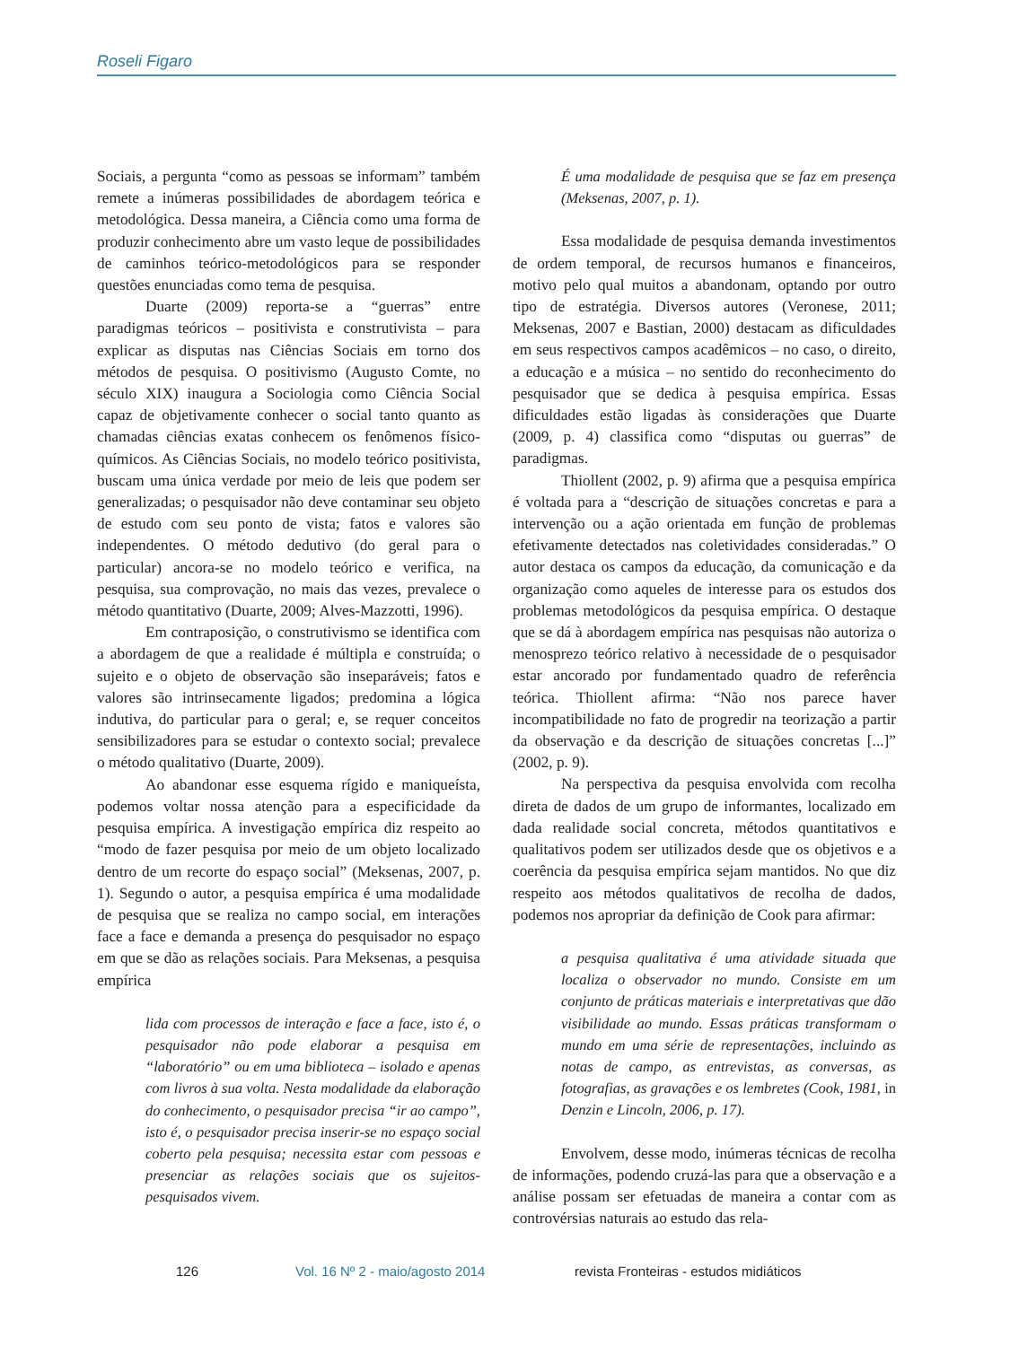Roseli Figaro
Sociais, a pergunta “como as pessoas se informam” também remete a inúmeras possibilidades de abordagem teórica e metodológica. Dessa maneira, a Ciência como uma forma de produzir conhecimento abre um vasto leque de possibilidades de caminhos teórico-metodológicos para se responder questões enunciadas como tema de pesquisa.
Duarte (2009) reporta-se a “guerras” entre paradigmas teóricos – positivista e construtivista – para explicar as disputas nas Ciências Sociais em torno dos métodos de pesquisa. O positivismo (Augusto Comte, no século XIX) inaugura a Sociologia como Ciência Social capaz de objetivamente conhecer o social tanto quanto as chamadas ciências exatas conhecem os fenômenos físico-químicos. As Ciências Sociais, no modelo teórico positivista, buscam uma única verdade por meio de leis que podem ser generalizadas; o pesquisador não deve contaminar seu objeto de estudo com seu ponto de vista; fatos e valores são independentes. O método dedutivo (do geral para o particular) ancora-se no modelo teórico e verifica, na pesquisa, sua comprovação, no mais das vezes, prevalece o método quantitativo (Duarte, 2009; Alves-Mazzotti, 1996).
Em contraposição, o construtivismo se identifica com a abordagem de que a realidade é múltipla e construída; o sujeito e o objeto de observação são inseparáveis; fatos e valores são intrinsecamente ligados; predomina a lógica indutiva, do particular para o geral; e, se requer conceitos sensibilizadores para se estudar o contexto social; prevalece o método qualitativo (Duarte, 2009).
Ao abandonar esse esquema rígido e maniqueísta, podemos voltar nossa atenção para a especificidade da pesquisa empírica. A investigação empírica diz respeito ao “modo de fazer pesquisa por meio de um objeto localizado dentro de um recorte do espaço social” (Meksenas, 2007, p. 1). Segundo o autor, a pesquisa empírica é uma modalidade de pesquisa que se realiza no campo social, em interações face a face e demanda a presença do pesquisador no espaço em que se dão as relações sociais. Para Meksenas, a pesquisa empírica
lida com processos de interação e face a face, isto é, o pesquisador não pode elaborar a pesquisa em “laboratório” ou em uma biblioteca – isolado e apenas com livros à sua volta. Nesta modalidade da elaboração do conhecimento, o pesquisador precisa “ir ao campo”, isto é, o pesquisador precisa inserir-se no espaço social coberto pela pesquisa; necessita estar com pessoas e presenciar as relações sociais que os sujeitos-pesquisados vivem.
É uma modalidade de pesquisa que se faz em presença (Meksenas, 2007, p. 1).
Essa modalidade de pesquisa demanda investimentos de ordem temporal, de recursos humanos e financeiros, motivo pelo qual muitos a abandonam, optando por outro tipo de estratégia. Diversos autores (Veronese, 2011; Meksenas, 2007 e Bastian, 2000) destacam as dificuldades em seus respectivos campos acadêmicos – no caso, o direito, a educação e a música – no sentido do reconhecimento do pesquisador que se dedica à pesquisa empírica. Essas dificuldades estão ligadas às considerações que Duarte (2009, p. 4) classifica como “disputas ou guerras” de paradigmas.
Thiollent (2002, p. 9) afirma que a pesquisa empírica é voltada para a “descrição de situações concretas e para a intervenção ou a ação orientada em função de problemas efetivamente detectados nas coletividades consideradas.” O autor destaca os campos da educação, da comunicação e da organização como aqueles de interesse para os estudos dos problemas metodológicos da pesquisa empírica. O destaque que se dá à abordagem empírica nas pesquisas não autoriza o menosprezo teórico relativo à necessidade de o pesquisador estar ancorado por fundamentado quadro de referência teórica. Thiollent afirma: “Não nos parece haver incompatibilidade no fato de progredir na teorização a partir da observação e da descrição de situações concretas [...]” (2002, p. 9).
Na perspectiva da pesquisa envolvida com recolha direta de dados de um grupo de informantes, localizado em dada realidade social concreta, métodos quantitativos e qualitativos podem ser utilizados desde que os objetivos e a coerência da pesquisa empírica sejam mantidos. No que diz respeito aos métodos qualitativos de recolha de dados, podemos nos apropriar da definição de Cook para afirmar:
a pesquisa qualitativa é uma atividade situada que localiza o observador no mundo. Consiste em um conjunto de práticas materiais e interpretativas que dão visibilidade ao mundo. Essas práticas transformam o mundo em uma série de representações, incluindo as notas de campo, as entrevistas, as conversas, as fotografias, as gravações e os lembretes (Cook, 1981, in Denzin e Lincoln, 2006, p. 17).
Envolvem, desse modo, inúmeras técnicas de recolha de informações, podendo cruzá-las para que a observação e a análise possam ser efetuadas de maneira a contar com as controvérsias naturais ao estudo das rela-
126 Vol. 16 Nº 2 - maio/agosto 2014 revista Fronteiras - estudos midiáticos